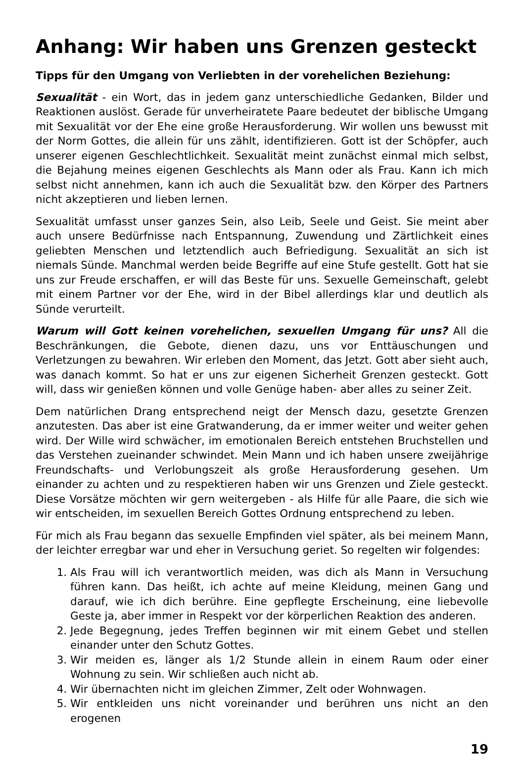Anhang: Wir haben uns Grenzen gesteckt
Tipps für den Umgang von Verliebten in der vorehelichen Beziehung:
Sexualität - ein Wort, das in jedem ganz unterschiedliche Gedanken, Bilder und Reaktionen auslöst. Gerade für unverheiratete Paare bedeutet der biblische Umgang mit Sexualität vor der Ehe eine große Herausforderung. Wir wollen uns bewusst mit der Norm Gottes, die allein für uns zählt, identifizieren. Gott ist der Schöpfer, auch unserer eigenen Geschlechtlichkeit. Sexualität meint zunächst einmal mich selbst, die Bejahung meines eigenen Geschlechts als Mann oder als Frau. Kann ich mich selbst nicht annehmen, kann ich auch die Sexualität bzw. den Körper des Partners nicht akzeptieren und lieben lernen.
Sexualität umfasst unser ganzes Sein, also Leib, Seele und Geist. Sie meint aber auch unsere Bedürfnisse nach Entspannung, Zuwendung und Zärtlichkeit eines geliebten Menschen und letztendlich auch Befriedigung. Sexualität an sich ist niemals Sünde. Manchmal werden beide Begriffe auf eine Stufe gestellt. Gott hat sie uns zur Freude erschaffen, er will das Beste für uns. Sexuelle Gemeinschaft, gelebt mit einem Partner vor der Ehe, wird in der Bibel allerdings klar und deutlich als Sünde verurteilt.
Warum will Gott keinen vorehelichen, sexuellen Umgang für uns? All die Beschränkungen, die Gebote, dienen dazu, uns vor Enttäuschungen und Verletzungen zu bewahren. Wir erleben den Moment, das Jetzt. Gott aber sieht auch, was danach kommt. So hat er uns zur eigenen Sicherheit Grenzen gesteckt. Gott will, dass wir genießen können und volle Genüge haben- aber alles zu seiner Zeit.
Dem natürlichen Drang entsprechend neigt der Mensch dazu, gesetzte Grenzen anzutesten. Das aber ist eine Gratwanderung, da er immer weiter und weiter gehen wird. Der Wille wird schwächer, im emotionalen Bereich entstehen Bruchstellen und das Verstehen zueinander schwindet. Mein Mann und ich haben unsere zweijährige Freundschafts- und Verlobungszeit als große Herausforderung gesehen. Um einander zu achten und zu respektieren haben wir uns Grenzen und Ziele gesteckt. Diese Vorsätze möchten wir gern weitergeben - als Hilfe für alle Paare, die sich wie wir entscheiden, im sexuellen Bereich Gottes Ordnung entsprechend zu leben.
Für mich als Frau begann das sexuelle Empfinden viel später, als bei meinem Mann, der leichter erregbar war und eher in Versuchung geriet. So regelten wir folgendes:
1. Als Frau will ich verantwortlich meiden, was dich als Mann in Versuchung führen kann. Das heißt, ich achte auf meine Kleidung, meinen Gang und darauf, wie ich dich berühre. Eine gepflegte Erscheinung, eine liebevolle Geste ja, aber immer in Respekt vor der körperlichen Reaktion des anderen.
2. Jede Begegnung, jedes Treffen beginnen wir mit einem Gebet und stellen einander unter den Schutz Gottes.
3. Wir meiden es, länger als 1/2 Stunde allein in einem Raum oder einer Wohnung zu sein. Wir schließen auch nicht ab.
4. Wir übernachten nicht im gleichen Zimmer, Zelt oder Wohnwagen.
5. Wir entkleiden uns nicht voreinander und berühren uns nicht an den erogenen
19